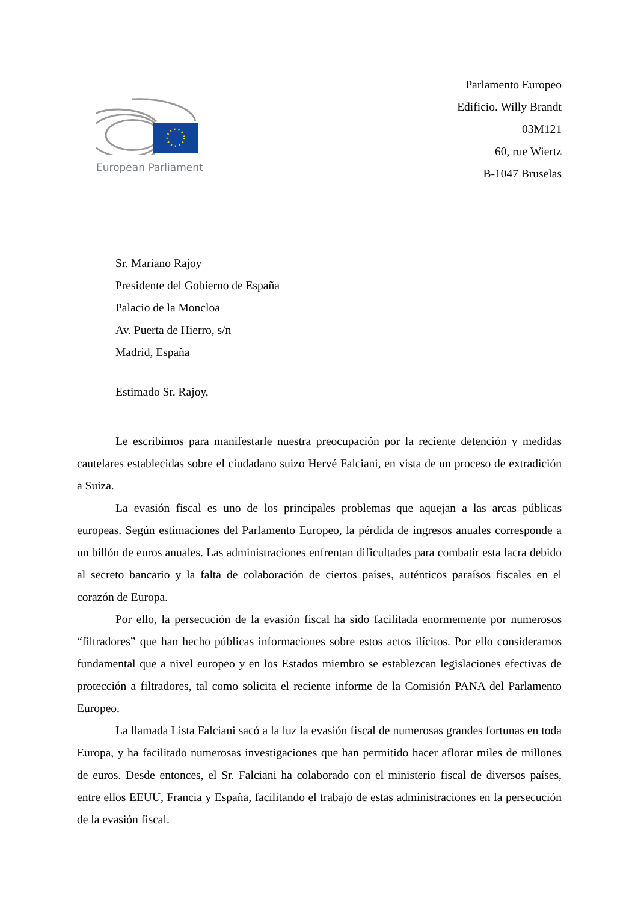European Parliament
Parlamento Europeo
Edificio. Willy Brandt
03M121
60, rue Wiertz
B-1047 Bruselas
Sr. Mariano Rajoy
Presidente del Gobierno de España
Palacio de la Moncloa
Av. Puerta de Hierro, s/n
Madrid, España
Estimado Sr. Rajoy,
Le escribimos para manifestarle nuestra preocupación por la reciente detención y medidas cautelares establecidas sobre el ciudadano suizo Hervé Falciani, en vista de un proceso de extradición a Suiza.
La evasión fiscal es uno de los principales problemas que aquejan a las arcas públicas europeas. Según estimaciones del Parlamento Europeo, la pérdida de ingresos anuales corresponde a un billón de euros anuales. Las administraciones enfrentan dificultades para combatir esta lacra debido al secreto bancario y la falta de colaboración de ciertos países, auténticos paraísos fiscales en el corazón de Europa.
Por ello, la persecución de la evasión fiscal ha sido facilitada enormemente por numerosos “filtradores” que han hecho públicas informaciones sobre estos actos ilícitos. Por ello consideramos fundamental que a nivel europeo y en los Estados miembro se establezcan legislaciones efectivas de protección a filtradores, tal como solicita el reciente informe de la Comisión PANA del Parlamento Europeo.
La llamada Lista Falciani sacó a la luz la evasión fiscal de numerosas grandes fortunas en toda Europa, y ha facilitado numerosas investigaciones que han permitido hacer aflorar miles de millones de euros. Desde entonces, el Sr. Falciani ha colaborado con el ministerio fiscal de diversos países, entre ellos EEUU, Francia y España, facilitando el trabajo de estas administraciones en la persecución de la evasión fiscal.